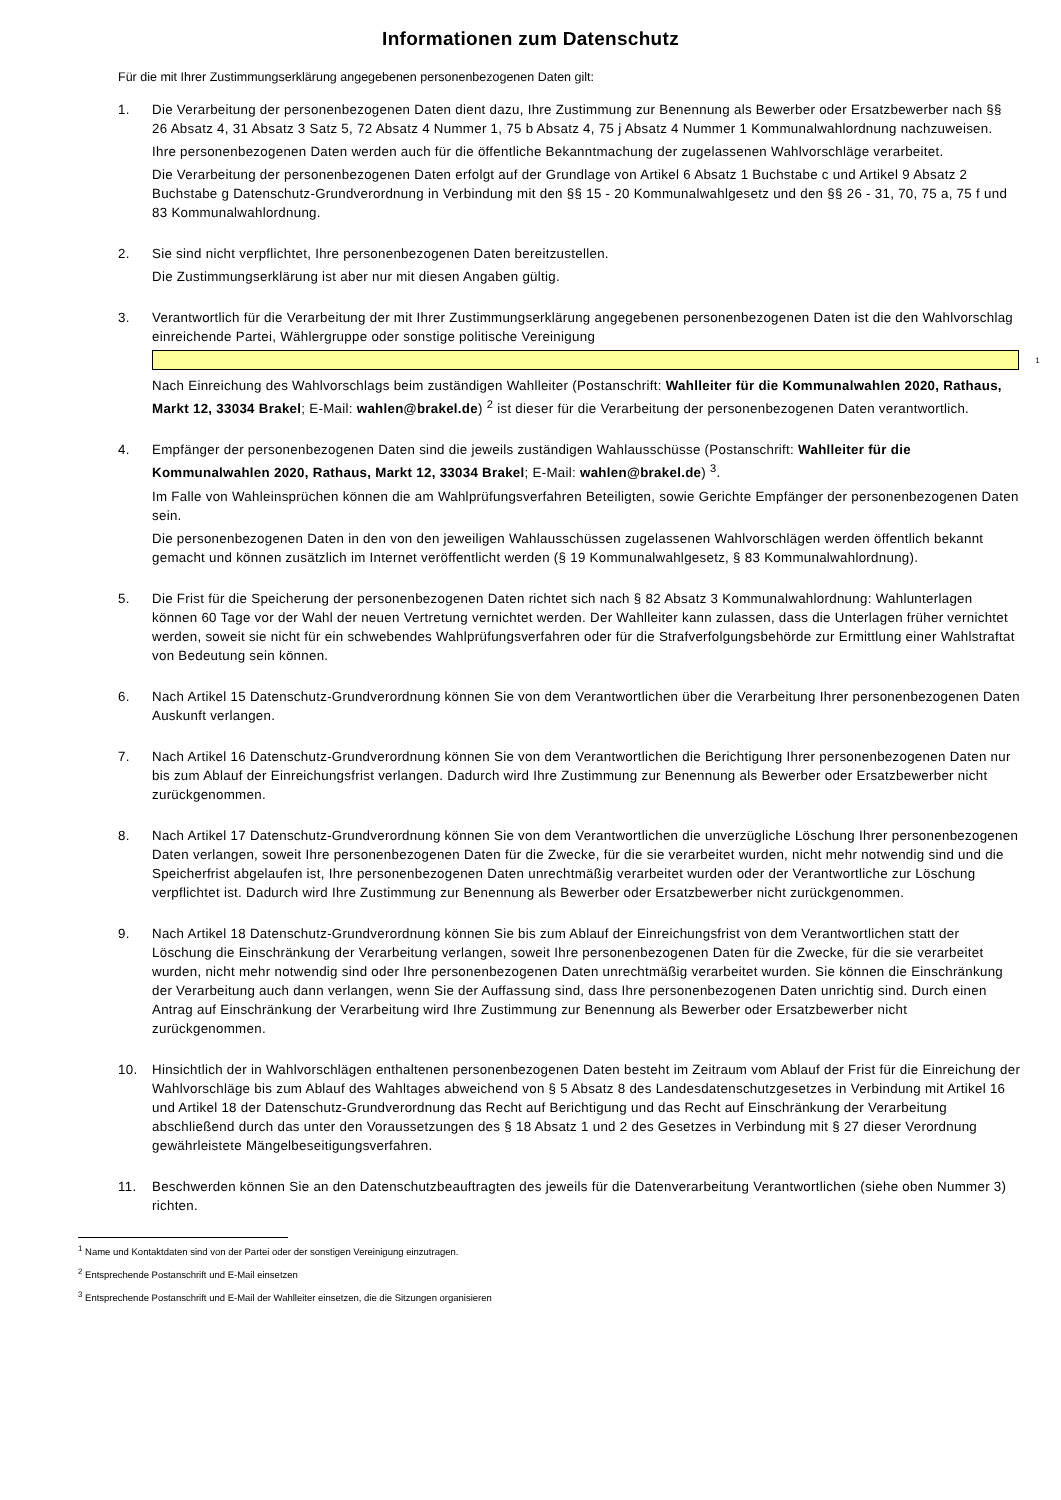Informationen zum Datenschutz
Für die mit Ihrer Zustimmungserklärung angegebenen personenbezogenen Daten gilt:
1. Die Verarbeitung der personenbezogenen Daten dient dazu, Ihre Zustimmung zur Benennung als Bewerber oder Ersatzbewerber nach §§ 26 Absatz 4, 31 Absatz 3 Satz 5, 72 Absatz 4 Nummer 1, 75 b Absatz 4, 75 j Absatz 4 Nummer 1 Kommunalwahlordnung nachzuweisen.
Ihre personenbezogenen Daten werden auch für die öffentliche Bekanntmachung der zugelassenen Wahlvorschläge verarbeitet.
Die Verarbeitung der personenbezogenen Daten erfolgt auf der Grundlage von Artikel 6 Absatz 1 Buchstabe c und Artikel 9 Absatz 2 Buchstabe g Datenschutz-Grundverordnung in Verbindung mit den §§ 15 - 20 Kommunalwahlgesetz und den §§ 26 - 31, 70, 75 a, 75 f und 83 Kommunalwahlordnung.
2. Sie sind nicht verpflichtet, Ihre personenbezogenen Daten bereitzustellen.
Die Zustimmungserklärung ist aber nur mit diesen Angaben gültig.
3. Verantwortlich für die Verarbeitung der mit Ihrer Zustimmungserklärung angegebenen personenbezogenen Daten ist die den Wahlvorschlag einreichende Partei, Wählergruppe oder sonstige politische Vereinigung
1
Nach Einreichung des Wahlvorschlags beim zuständigen Wahlleiter (Postanschrift: Wahlleiter für die Kommunalwahlen 2020, Rathaus, Markt 12, 33034 Brakel; E-Mail: wahlen@brakel.de) <sup>2</sup> ist dieser für die Verarbeitung der personenbezogenen Daten verantwortlich.
4. Empfänger der personenbezogenen Daten sind die jeweils zuständigen Wahlausschüsse (Postanschrift: Wahlleiter für die Kommunalwahlen 2020, Rathaus, Markt 12, 33034 Brakel; E-Mail: wahlen@brakel.de) <sup>3</sup>.
Im Falle von Wahleinsprüchen können die am Wahlprüfungsverfahren Beteiligten, sowie Gerichte Empfänger der personenbezogenen Daten sein.
Die personenbezogenen Daten in den von den jeweiligen Wahlausschüssen zugelassenen Wahlvorschlägen werden öffentlich bekannt gemacht und können zusätzlich im Internet veröffentlicht werden (§ 19 Kommunalwahlgesetz, § 83 Kommunalwahlordnung).
5. Die Frist für die Speicherung der personenbezogenen Daten richtet sich nach § 82 Absatz 3 Kommunalwahlordnung: Wahlunterlagen können 60 Tage vor der Wahl der neuen Vertretung vernichtet werden. Der Wahlleiter kann zulassen, dass die Unterlagen früher vernichtet werden, soweit sie nicht für ein schwebendes Wahlprüfungsverfahren oder für die Strafverfolgungsbehörde zur Ermittlung einer Wahlstraftat von Bedeutung sein können.
6. Nach Artikel 15 Datenschutz-Grundverordnung können Sie von dem Verantwortlichen über die Verarbeitung Ihrer personenbezogenen Daten Auskunft verlangen.
7. Nach Artikel 16 Datenschutz-Grundverordnung können Sie von dem Verantwortlichen die Berichtigung Ihrer personenbezogenen Daten nur bis zum Ablauf der Einreichungsfrist verlangen. Dadurch wird Ihre Zustimmung zur Benennung als Bewerber oder Ersatzbewerber nicht zurückgenommen.
8. Nach Artikel 17 Datenschutz-Grundverordnung können Sie von dem Verantwortlichen die unverzügliche Löschung Ihrer personenbezogenen Daten verlangen, soweit Ihre personenbezogenen Daten für die Zwecke, für die sie verarbeitet wurden, nicht mehr notwendig sind und die Speicherfrist abgelaufen ist, Ihre personenbezogenen Daten unrechtmäßig verarbeitet wurden oder der Verantwortliche zur Löschung verpflichtet ist. Dadurch wird Ihre Zustimmung zur Benennung als Bewerber oder Ersatzbewerber nicht zurückgenommen.
9. Nach Artikel 18 Datenschutz-Grundverordnung können Sie bis zum Ablauf der Einreichungsfrist von dem Verantwortlichen statt der Löschung die Einschränkung der Verarbeitung verlangen, soweit Ihre personenbezogenen Daten für die Zwecke, für die sie verarbeitet wurden, nicht mehr notwendig sind oder Ihre personenbezogenen Daten unrechtmäßig verarbeitet wurden. Sie können die Einschränkung der Verarbeitung auch dann verlangen, wenn Sie der Auffassung sind, dass Ihre personenbezogenen Daten unrichtig sind. Durch einen Antrag auf Einschränkung der Verarbeitung wird Ihre Zustimmung zur Benennung als Bewerber oder Ersatzbewerber nicht zurückgenommen.
10. Hinsichtlich der in Wahlvorschlägen enthaltenen personenbezogenen Daten besteht im Zeitraum vom Ablauf der Frist für die Einreichung der Wahlvorschläge bis zum Ablauf des Wahltages abweichend von § 5 Absatz 8 des Landesdatenschutzgesetzes in Verbindung mit Artikel 16 und Artikel 18 der Datenschutz-Grundverordnung das Recht auf Berichtigung und das Recht auf Einschränkung der Verarbeitung abschließend durch das unter den Voraussetzungen des § 18 Absatz 1 und 2 des Gesetzes in Verbindung mit § 27 dieser Verordnung gewährleistete Mängelbeseitigungsverfahren.
11. Beschwerden können Sie an den Datenschutzbeauftragten des jeweils für die Datenverarbeitung Verantwortlichen (siehe oben Nummer 3) richten.
<sup>1</sup> Name und Kontaktdaten sind von der Partei oder der sonstigen Vereinigung einzutragen.
<sup>2</sup> Entsprechende Postanschrift und E-Mail einsetzen
<sup>3</sup> Entsprechende Postanschrift und E-Mail der Wahlleiter einsetzen, die die Sitzungen organisieren